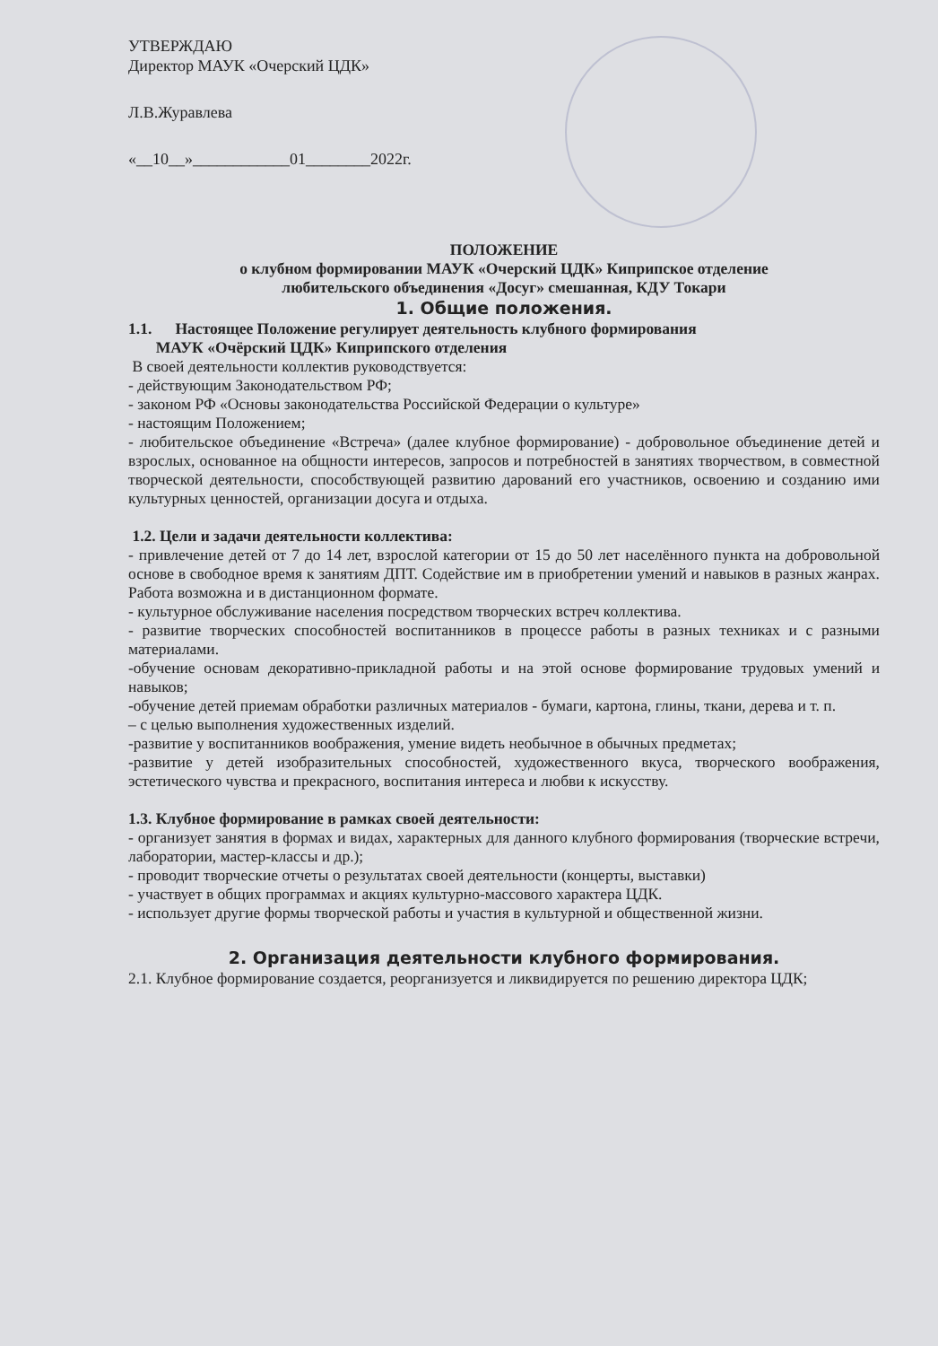УТВЕРЖДАЮ
Директор МАУК «Очерский ЦДК»
Л.В.Журавлева
«__10__»____________01________2022г.
ПОЛОЖЕНИЕ
о клубном формировании МАУК «Очерский ЦДК» Киприпское отделение
любительского объединения «Досуг» смешанная, КДУ Токари
1. Общие положения.
1.1. Настоящее Положение регулирует деятельность клубного формирования
МАУК «Очёрский ЦДК» Киприпского отделения
В своей деятельности коллектив руководствуется:
- действующим Законодательством РФ;
- законом РФ «Основы законодательства Российской Федерации о культуре»
- настоящим Положением;
- любительское объединение «Встреча» (далее клубное формирование) - добровольное объединение детей и взрослых, основанное на общности интересов, запросов и потребностей в занятиях творчеством, в совместной творческой деятельности, способствующей развитию дарований его участников, освоению и созданию ими культурных ценностей, организации досуга и отдыха.
1.2. Цели и задачи деятельности коллектива:
- привлечение детей от 7 до 14 лет, взрослой категории от 15 до 50 лет населённого пункта на добровольной основе в свободное время к занятиям ДПТ. Содействие им в приобретении умений и навыков в разных жанрах. Работа возможна и в дистанционном формате.
- культурное обслуживание населения посредством творческих встреч коллектива.
- развитие творческих способностей воспитанников в процессе работы в разных техниках и с разными материалами.
-обучение основам декоративно-прикладной работы и на этой основе формирование трудовых умений и навыков;
-обучение детей приемам обработки различных материалов - бумаги, картона, глины, ткани, дерева и т. п.
– с целью выполнения художественных изделий.
-развитие у воспитанников воображения, умение видеть необычное в обычных предметах;
-развитие у детей изобразительных способностей, художественного вкуса, творческого воображения, эстетического чувства и прекрасного, воспитания интереса и любви к искусству.
1.3. Клубное формирование в рамках своей деятельности:
- организует занятия в формах и видах, характерных для данного клубного формирования (творческие встречи, лаборатории, мастер-классы и др.);
- проводит творческие отчеты о результатах своей деятельности (концерты, выставки)
- участвует в общих программах и акциях культурно-массового характера ЦДК.
- использует другие формы творческой работы и участия в культурной и общественной жизни.
2. Организация деятельности клубного формирования.
2.1. Клубное формирование создается, реорганизуется и ликвидируется по решению директора ЦДК;